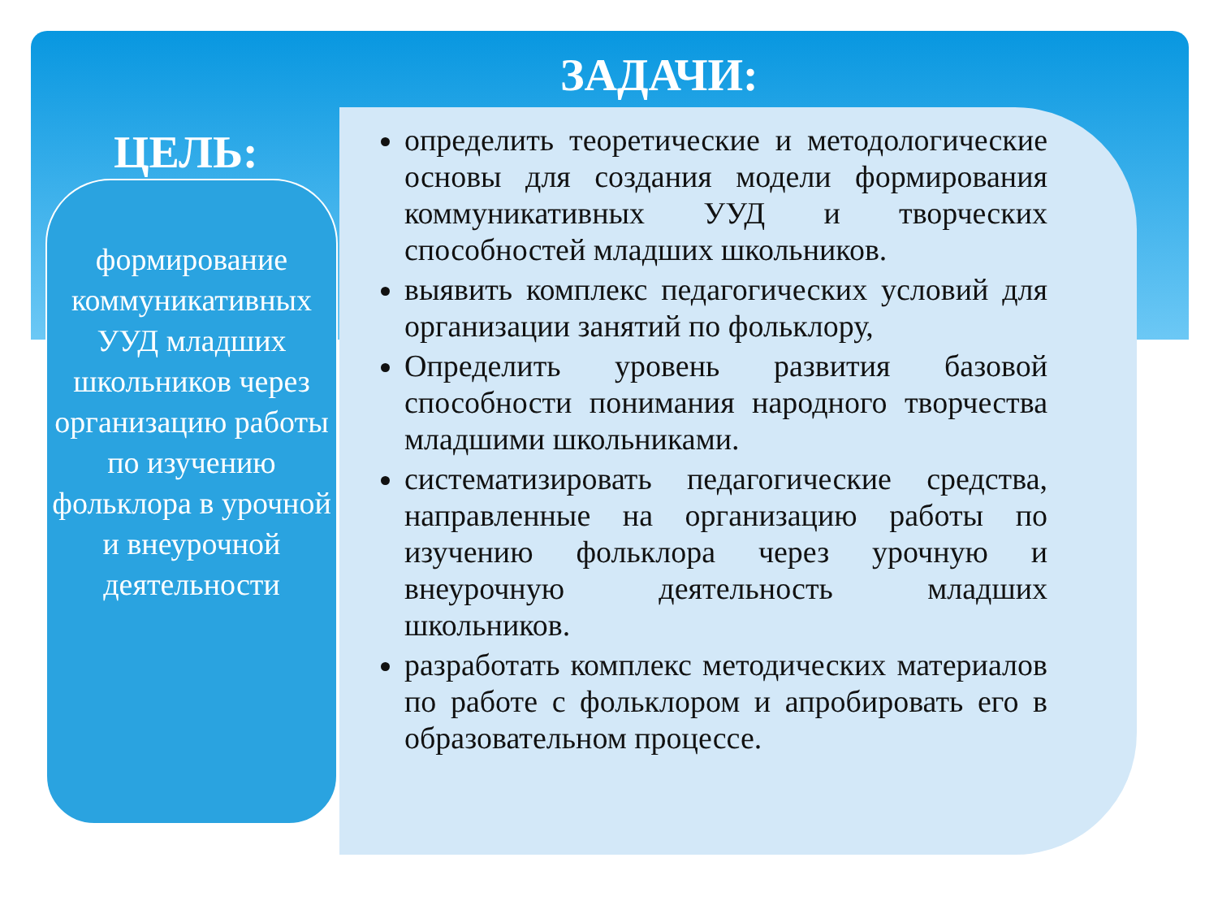определить теоретические и методологические основы для создания модели формирования коммуникативных УУД и творческих способностей младших школьников.
выявить комплекс педагогических условий для организации занятий по фольклору,
Определить уровень развития базовой способности понимания народного творчества младшими школьниками.
систематизировать педагогические средства, направленные на организацию работы по изучению фольклора через урочную и внеурочную деятельность младших школьников.
разработать комплекс методических материалов по работе с фольклором и апробировать его в образовательном процессе.
ЗАДАЧИ:
ЦЕЛЬ:
формирование коммуникативных УУД младших школьников через организацию работы по изучению фольклора в урочной и внеурочной деятельности